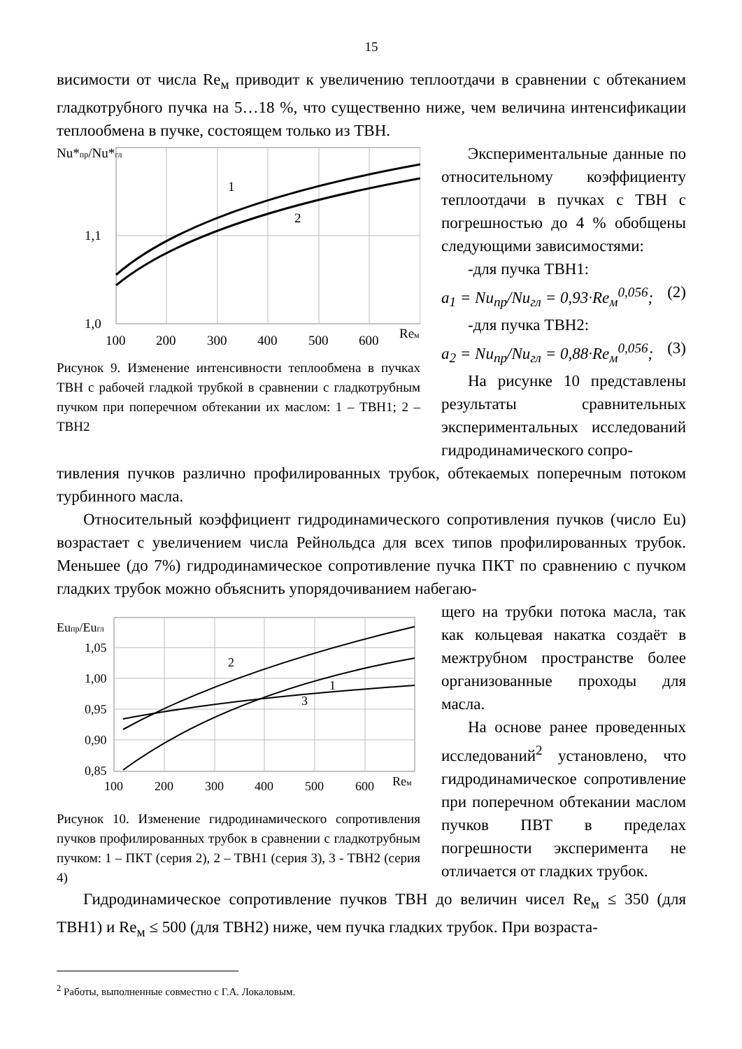15
висимости от числа Re<sub>м</sub> приводит к увеличению теплоотдачи в сравнении с обтеканием гладкотрубного пучка на 5…18 %, что существенно ниже, чем величина интенсификации теплообмена в пучке, состоящем только из ТВН.
Nu*пр/Nu*гл
1
2
1,1
1,0
100
200
300
400
500
600
Reм
Рисунок 9. Изменение интенсивности теплообмена в пучках ТВН с рабочей гладкой трубкой в сравнении с гладкотрубным пучком при поперечном обтекании их маслом: 1 – ТВН1; 2 – ТВН2
Экспериментальные данные по относительному коэффициенту теплоотдачи в пучках с ТВН с погрешностью до 4 % обобщены следующими зависимостями:
-для пучка ТВН1:
a<sub>1</sub> = Nu<sub>пр</sub>/Nu<sub>гл</sub> = 0,93·Re<sub>м</sub><sup>0,056</sup>; (2)
-для пучка ТВН2:
a<sub>2</sub> = Nu<sub>пр</sub>/Nu<sub>гл</sub> = 0,88·Re<sub>м</sub><sup>0,056</sup>; (3)
На рисунке 10 представлены результаты сравнительных экспериментальных исследований гидродинамического сопро-
тивления пучков различно профилированных трубок, обтекаемых поперечным потоком турбинного масла.
Относительный коэффициент гидродинамического сопротивления пучков (число Eu) возрастает с увеличением числа Рейнольдса для всех типов профилированных трубок. Меньшее (до 7%) гидродинамическое сопротивление пучка ПКТ по сравнению с пучком гладких трубок можно объяснить упорядочиванием набегаю-
Euпр/Euгл
2
3
1
1,05
1,00
0,95
0,90
0,85
100
200
300
400
500
600
Reм
Рисунок 10. Изменение гидродинамического сопротивления пучков профилированных трубок в сравнении с гладкотрубным пучком: 1 – ПКТ (серия 2), 2 – ТВН1 (серия 3), 3 - ТВН2 (серия 4)
щего на трубки потока масла, так как кольцевая накатка создаёт в межтрубном пространстве более организованные проходы для масла.
На основе ранее проведенных исследований<sup>2</sup> установлено, что гидродинамическое сопротивление при поперечном обтекании маслом пучков ПВТ в пределах погрешности эксперимента не отличается от гладких трубок.
Гидродинамическое сопротивление пучков ТВН до величин чисел Re<sub>м</sub> ≤ 350 (для ТВН1) и Re<sub>м</sub> ≤ 500 (для ТВН2) ниже, чем пучка гладких трубок. При возраста-
<sup>2</sup> Работы, выполненные совместно с Г.А. Локаловым.